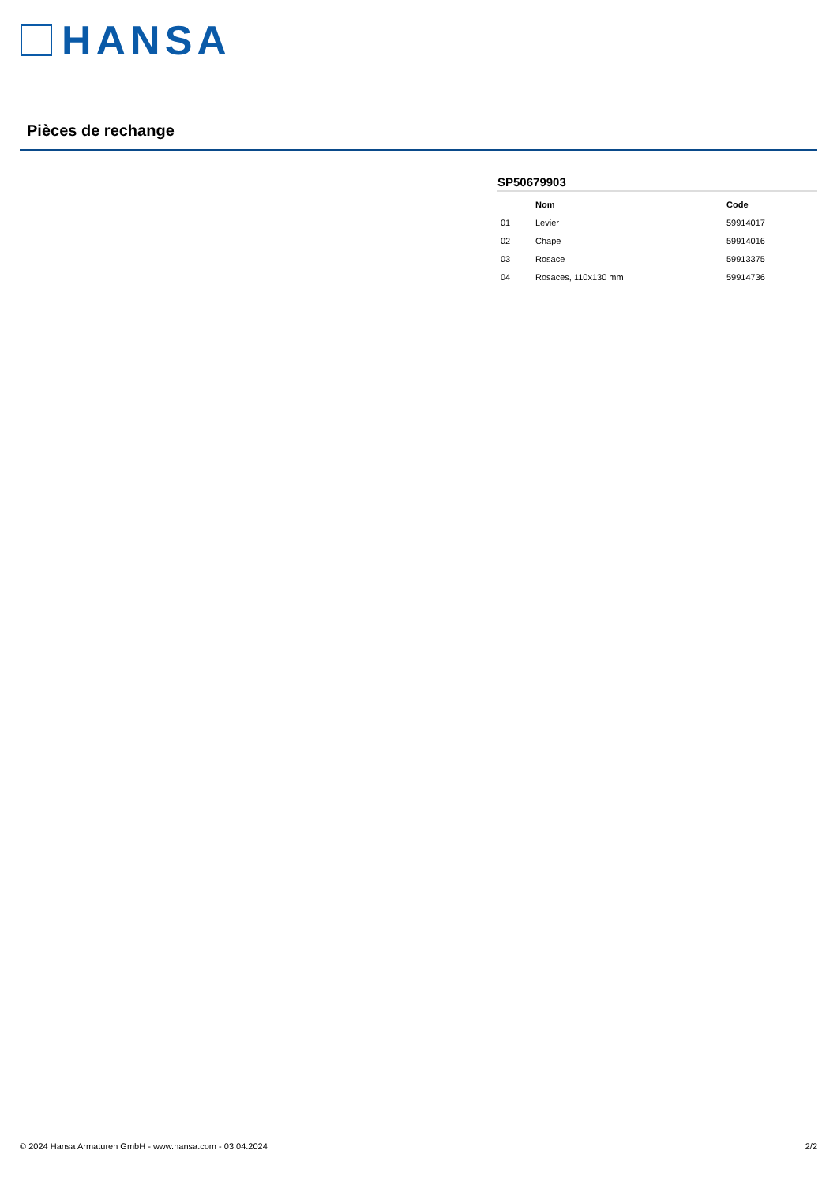HANSA
Pièces de rechange
SP50679903
| | Nom | Code |
| --- | --- | --- |
| 01 | Levier | 59914017 |
| 02 | Chape | 59914016 |
| 03 | Rosace | 59913375 |
| 04 | Rosaces, 110x130 mm | 59914736 |
© 2024 Hansa Armaturen GmbH - www.hansa.com - 03.04.2024 2/2